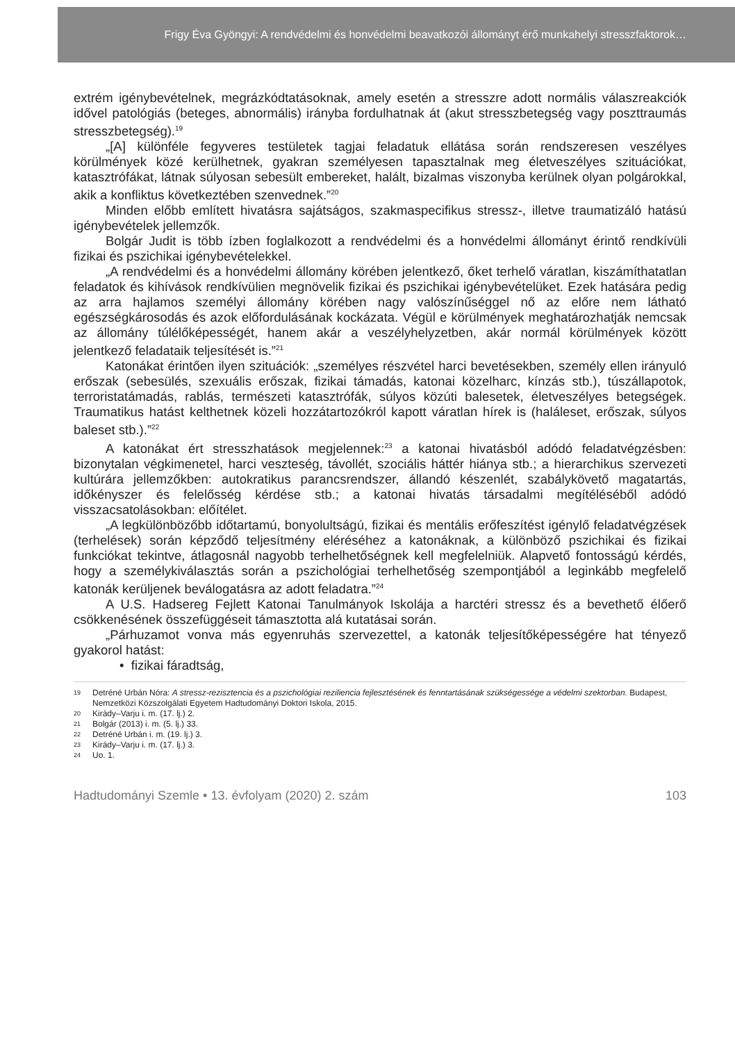Frigy Éva Gyöngyi: A rendvédelmi és honvédelmi beavatkozói állományt érő munkahelyi stresszfaktorok…
extrém igénybevételnek, megrázkódtatásoknak, amely esetén a stresszre adott normális válaszreakciók idővel patológiás (beteges, abnormális) irányba fordulhatnak át (akut stresszbetegség vagy poszttraumás stresszbetegség).<sup>19</sup>
„[A] különféle fegyveres testületek tagjai feladatuk ellátása során rendszeresen veszélyes körülmények közé kerülhetnek, gyakran személyesen tapasztalnak meg életveszélyes szituációkat, katasztrófákat, látnak súlyosan sebesült embereket, halált, bizalmas viszonyba kerülnek olyan polgárokkal, akik a konfliktus következtében szenvednek.”<sup>20</sup>
Minden előbb említett hivatásra sajátságos, szakmaspecifikus stressz-, illetve traumatizáló hatású igénybevételek jellemzők.
Bolgár Judit is több ízben foglalkozott a rendvédelmi és a honvédelmi állományt érintő rendkívüli fizikai és pszichikai igénybevételekkel.
„A rendvédelmi és a honvédelmi állomány körében jelentkező, őket terhelő váratlan, kiszámíthatatlan feladatok és kihívások rendkívülien megnövelik fizikai és pszichikai igénybevételüket. Ezek hatására pedig az arra hajlamos személyi állomány körében nagy valószínűséggel nő az előre nem látható egészségkárosodás és azok előfordulásának kockázata. Végül e körülmények meghatározhatják nemcsak az állomány túlélőképességét, hanem akár a veszélyhelyzetben, akár normál körülmények között jelentkező feladataik teljesítését is.”<sup>21</sup>
Katonákat érintően ilyen szituációk: „személyes részvétel harci bevetésekben, személy ellen irányuló erőszak (sebesülés, szexuális erőszak, fizikai támadás, katonai közelharc, kínzás stb.), túszállapotok, terroristatámadás, rablás, természeti katasztrófák, súlyos közúti balesetek, életveszélyes betegségek. Traumatikus hatást kelthetnek közeli hozzátartozókról kapott váratlan hírek is (haláleset, erőszak, súlyos baleset stb.).”<sup>22</sup>
A katonákat ért stresszhatások megjelennek:<sup>23</sup> a katonai hivatásból adódó feladatvégzésben: bizonytalan végkimenetel, harci veszteség, távollét, szociális háttér hiánya stb.; a hierarchikus szervezeti kultúrára jellemzőkben: autokratikus parancsrendszer, állandó készenlét, szabálykövető magatartás, időkényszer és felelősség kérdése stb.; a katonai hivatás társadalmi megítéléséből adódó visszacsatolásokban: előítélet.
„A legkülönbözőbb időtartamú, bonyolultságú, fizikai és mentális erőfeszítést igénylő feladatvégzések (terhelések) során képződő teljesítmény eléréséhez a katonáknak, a különböző pszichikai és fizikai funkciókat tekintve, átlagosnál nagyobb terhelhetőségnek kell megfelelniük. Alapvető fontosságú kérdés, hogy a személykiválasztás során a pszichológiai terhelhetőség szempontjából a leginkább megfelelő katonák kerüljenek beválogatásra az adott feladatra.”<sup>24</sup>
A U.S. Hadsereg Fejlett Katonai Tanulmányok Iskolája a harctéri stressz és a bevethető élőerő csökkenésének összefüggéseit támasztotta alá kutatásai során.
„Párhuzamot vonva más egyenruhás szervezettel, a katonák teljesítőképességére hat tényező gyakorol hatást:
• fizikai fáradtság,
19 Detréné Urbán Nóra: A stressz-rezisztencia és a pszichológiai reziliencia fejlesztésének és fenntartásának szükségessége a védelmi szektorban. Budapest, Nemzetközi Közszolgálati Egyetem Hadtudományi Doktori Iskola, 2015.
20 Kirády–Varju i. m. (17. lj.) 2.
21 Bolgár (2013) i. m. (5. lj.) 33.
22 Detréné Urbán i. m. (19. lj.) 3.
23 Kirády–Varju i. m. (17. lj.) 3.
24 Uo. 1.
Hadtudományi Szemle • 13. évfolyam (2020) 2. szám 103